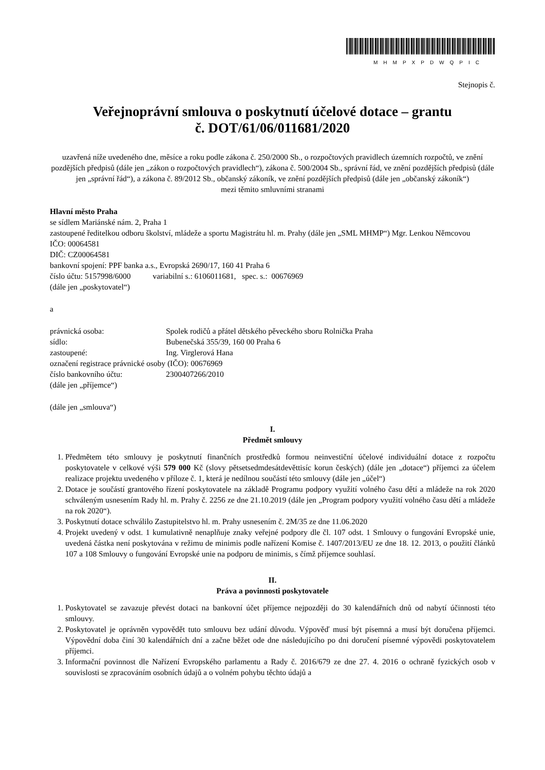MHMPXPDWQPIC
Stejnopis č.
Veřejnoprávní smlouva o poskytnutí účelové dotace – grantu
č. DOT/61/06/011681/2020
uzavřená níže uvedeného dne, měsíce a roku podle zákona č. 250/2000 Sb., o rozpočtových pravidlech územních rozpočtů, ve znění pozdějších předpisů (dále jen „zákon o rozpočtových pravidlech“), zákona č. 500/2004 Sb., správní řád, ve znění pozdějších předpisů (dále jen „správní řád“), a zákona č. 89/2012 Sb., občanský zákoník, ve znění pozdějších předpisů (dále jen „občanský zákoník“)
mezi těmito smluvními stranami
Hlavní město Praha
se sídlem Mariánské nám. 2, Praha 1
zastoupené ředitelkou odboru školství, mládeže a sportu Magistrátu hl. m. Prahy (dále jen „SML MHMP“) Mgr. Lenkou Němcovou
IČO: 00064581
DIČ: CZ00064581
bankovní spojení: PPF banka a.s., Evropská 2690/17, 160 41 Praha 6
číslo účtu: 5157998/6000 variabilní s.: 6106011681, spec. s.: 00676969
(dále jen „poskytovatel“)
a
právnická osoba: Spolek rodičů a přátel dětského pěveckého sboru Rolnička Praha
sídlo: Bubenečská 355/39, 160 00 Praha 6
zastoupené: Ing. Virglerová Hana
označení registrace právnické osoby (IČO): 00676969
číslo bankovního účtu: 2300407266/2010
(dále jen „příjemce“)
(dále jen „smlouva“)
I.
Předmět smlouvy
1. Předmětem této smlouvy je poskytnutí finančních prostředků formou neinvestiční účelové individuální dotace z rozpočtu poskytovatele v celkové výši 579 000 Kč (slovy pětsetsedmdesátdevěttisíc korun českých) (dále jen „dotace“) příjemci za účelem realizace projektu uvedeného v příloze č. 1, která je nedílnou součástí této smlouvy (dále jen „účel“)
2. Dotace je součástí grantového řízení poskytovatele na základě Programu podpory využití volného času dětí a mládeže na rok 2020 schváleným usnesením Rady hl. m. Prahy č. 2256 ze dne 21.10.2019 (dále jen „Program podpory využití volného času dětí a mládeže na rok 2020“).
3. Poskytnutí dotace schválilo Zastupitelstvo hl. m. Prahy usnesením č. 2M/35 ze dne 11.06.2020
4. Projekt uvedený v odst. 1 kumulativně nenaplňuje znaky veřejné podpory dle čl. 107 odst. 1 Smlouvy o fungování Evropské unie, uvedená částka není poskytována v režimu de minimis podle nařízení Komise č. 1407/2013/EU ze dne 18. 12. 2013, o použití článků 107 a 108 Smlouvy o fungování Evropské unie na podporu de minimis, s čímž příjemce souhlasí.
II.
Práva a povinnosti poskytovatele
1. Poskytovatel se zavazuje převést dotaci na bankovní účet příjemce nejpozději do 30 kalendářních dnů od nabytí účinnosti této smlouvy.
2. Poskytovatel je oprávněn vypovědět tuto smlouvu bez udání důvodu. Výpověď musí být písemná a musí být doručena příjemci. Výpovědní doba činí 30 kalendářních dní a začne běžet ode dne následujícího po dni doručení písemné výpovědi poskytovatelem příjemci.
3. Informační povinnost dle Nařízení Evropského parlamentu a Rady č. 2016/679 ze dne 27. 4. 2016 o ochraně fyzických osob v souvislosti se zpracováním osobních údajů a o volném pohybu těchto údajů a